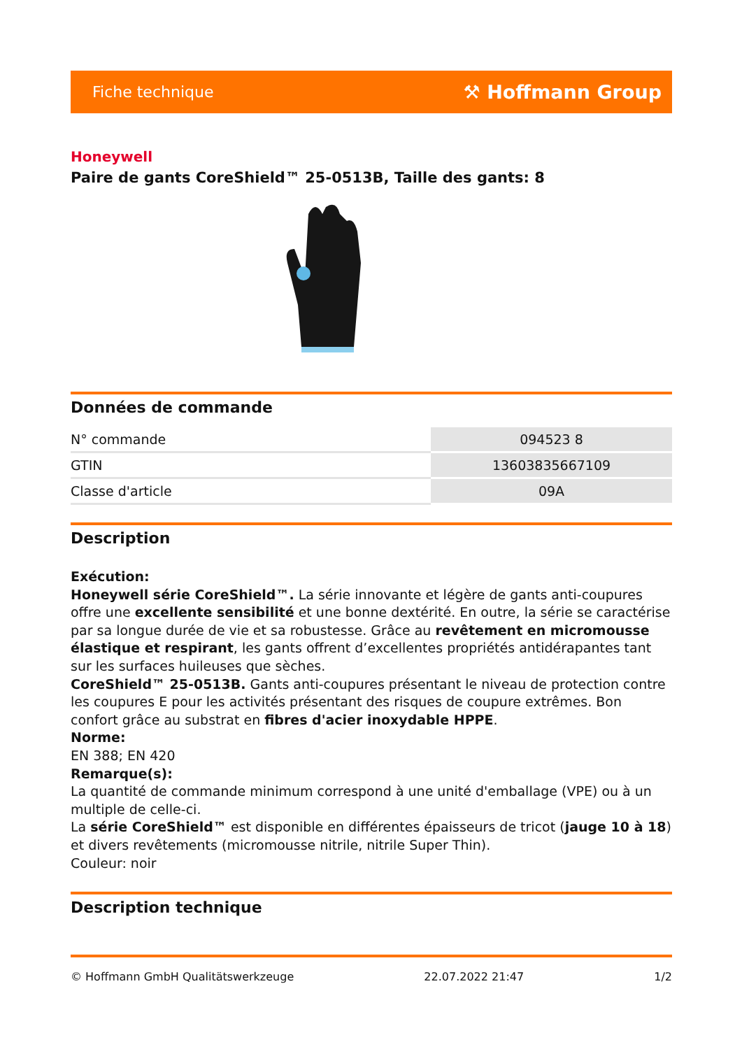Fiche technique ⚒ Hoffmann Group
Honeywell
Paire de gants CoreShield™ 25-0513B, Taille des gants: 8
Données de commande
| N° commande | 094523 8 |
| GTIN | 13603835667109 |
| Classe d'article | 09A |
Description
Exécution:
Honeywell série CoreShield™. La série innovante et légère de gants anti-coupures offre une excellente sensibilité et une bonne dextérité. En outre, la série se caractérise par sa longue durée de vie et sa robustesse. Grâce au revêtement en micromousse élastique et respirant, les gants offrent d’excellentes propriétés antidérapantes tant sur les surfaces huileuses que sèches.
CoreShield™ 25-0513B. Gants anti-coupures présentant le niveau de protection contre les coupures E pour les activités présentant des risques de coupure extrêmes. Bon confort grâce au substrat en fibres d'acier inoxydable HPPE.
Norme:
EN 388; EN 420
Remarque(s):
La quantité de commande minimum correspond à une unité d'emballage (VPE) ou à un multiple de celle-ci.
La série CoreShield™ est disponible en différentes épaisseurs de tricot (jauge 10 à 18) et divers revêtements (micromousse nitrile, nitrile Super Thin).
Couleur: noir
Description technique
© Hoffmann GmbH Qualitätswerkzeuge 22.07.2022 21:47 1/2